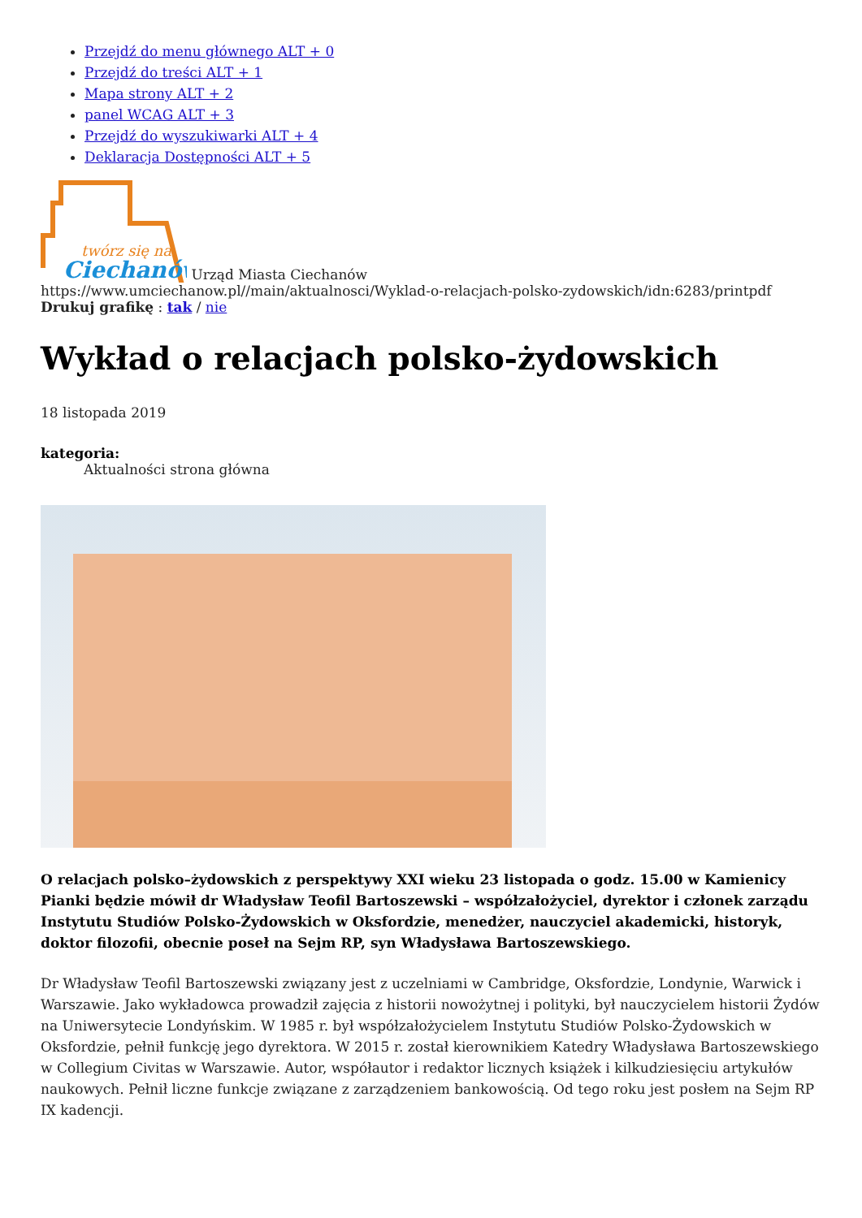Przejdź do menu głównego ALT + 0
Przejdź do treści ALT + 1
Mapa strony ALT + 2
panel WCAG ALT + 3
Przejdź do wyszukiwarki ALT + 4
Deklaracja Dostępności ALT + 5
twórz się na
Ciechanów
Urząd Miasta Ciechanów
https://www.umciechanow.pl//main/aktualnosci/Wyklad-o-relacjach-polsko-zydowskich/idn:6283/printpdf
Drukuj grafikę : tak / nie
Wykład o relacjach polsko-żydowskich
18 listopada 2019
kategoria:
Aktualności strona główna
O relacjach polsko–żydowskich z perspektywy XXI wieku 23 listopada o godz. 15.00 w Kamienicy Pianki będzie mówił dr Władysław Teofil Bartoszewski – współzałożyciel, dyrektor i członek zarządu Instytutu Studiów Polsko-Żydowskich w Oksfordzie, menedżer, nauczyciel akademicki, historyk, doktor filozofii, obecnie poseł na Sejm RP, syn Władysława Bartoszewskiego.
Dr Władysław Teofil Bartoszewski związany jest z uczelniami w Cambridge, Oksfordzie, Londynie, Warwick i Warszawie. Jako wykładowca prowadził zajęcia z historii nowożytnej i polityki, był nauczycielem historii Żydów na Uniwersytecie Londyńskim. W 1985 r. był współzałożycielem Instytutu Studiów Polsko-Żydowskich w Oksfordzie, pełnił funkcję jego dyrektora. W 2015 r. został kierownikiem Katedry Władysława Bartoszewskiego w Collegium Civitas w Warszawie. Autor, współautor i redaktor licznych książek i kilkudziesięciu artykułów naukowych. Pełnił liczne funkcje związane z zarządzeniem bankowością. Od tego roku jest posłem na Sejm RP IX kadencji.